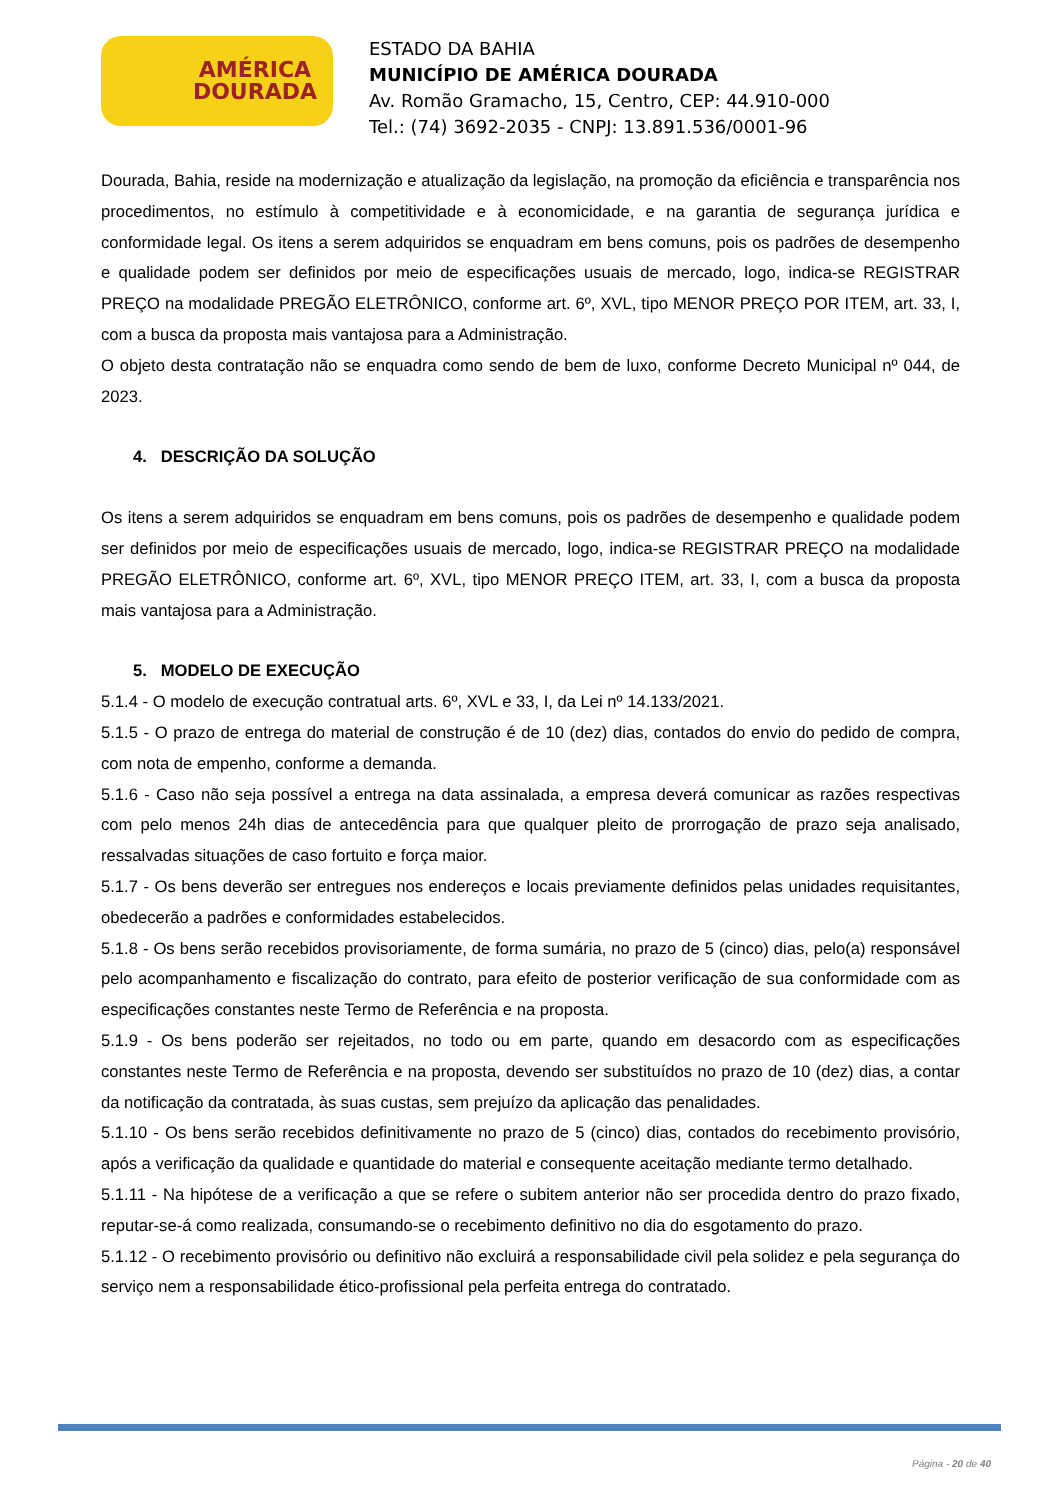AMÉRICA
DOURADA
ESTADO DA BAHIA
MUNICÍPIO DE AMÉRICA DOURADA
Av. Romão Gramacho, 15, Centro, CEP: 44.910-000
Tel.: (74) 3692-2035 - CNPJ: 13.891.536/0001-96
Dourada, Bahia, reside na modernização e atualização da legislação, na promoção da eficiência e transparência nos procedimentos, no estímulo à competitividade e à economicidade, e na garantia de segurança jurídica e conformidade legal. Os itens a serem adquiridos se enquadram em bens comuns, pois os padrões de desempenho e qualidade podem ser definidos por meio de especificações usuais de mercado, logo, indica-se REGISTRAR PREÇO na modalidade PREGÃO ELETRÔNICO, conforme art. 6º, XVL, tipo MENOR PREÇO POR ITEM, art. 33, I, com a busca da proposta mais vantajosa para a Administração.
O objeto desta contratação não se enquadra como sendo de bem de luxo, conforme Decreto Municipal nº 044, de 2023.
4. DESCRIÇÃO DA SOLUÇÃO
Os itens a serem adquiridos se enquadram em bens comuns, pois os padrões de desempenho e qualidade podem ser definidos por meio de especificações usuais de mercado, logo, indica-se REGISTRAR PREÇO na modalidade PREGÃO ELETRÔNICO, conforme art. 6º, XVL, tipo MENOR PREÇO ITEM, art. 33, I, com a busca da proposta mais vantajosa para a Administração.
5. MODELO DE EXECUÇÃO
5.1.4 - O modelo de execução contratual arts. 6º, XVL e 33, I, da Lei nº 14.133/2021.
5.1.5 - O prazo de entrega do material de construção é de 10 (dez) dias, contados do envio do pedido de compra, com nota de empenho, conforme a demanda.
5.1.6 - Caso não seja possível a entrega na data assinalada, a empresa deverá comunicar as razões respectivas com pelo menos 24h dias de antecedência para que qualquer pleito de prorrogação de prazo seja analisado, ressalvadas situações de caso fortuito e força maior.
5.1.7 - Os bens deverão ser entregues nos endereços e locais previamente definidos pelas unidades requisitantes, obedecerão a padrões e conformidades estabelecidos.
5.1.8 - Os bens serão recebidos provisoriamente, de forma sumária, no prazo de 5 (cinco) dias, pelo(a) responsável pelo acompanhamento e fiscalização do contrato, para efeito de posterior verificação de sua conformidade com as especificações constantes neste Termo de Referência e na proposta.
5.1.9 - Os bens poderão ser rejeitados, no todo ou em parte, quando em desacordo com as especificações constantes neste Termo de Referência e na proposta, devendo ser substituídos no prazo de 10 (dez) dias, a contar da notificação da contratada, às suas custas, sem prejuízo da aplicação das penalidades.
5.1.10 - Os bens serão recebidos definitivamente no prazo de 5 (cinco) dias, contados do recebimento provisório, após a verificação da qualidade e quantidade do material e consequente aceitação mediante termo detalhado.
5.1.11 - Na hipótese de a verificação a que se refere o subitem anterior não ser procedida dentro do prazo fixado, reputar-se-á como realizada, consumando-se o recebimento definitivo no dia do esgotamento do prazo.
5.1.12 - O recebimento provisório ou definitivo não excluirá a responsabilidade civil pela solidez e pela segurança do serviço nem a responsabilidade ético-profissional pela perfeita entrega do contratado.
Página - 20 de 40